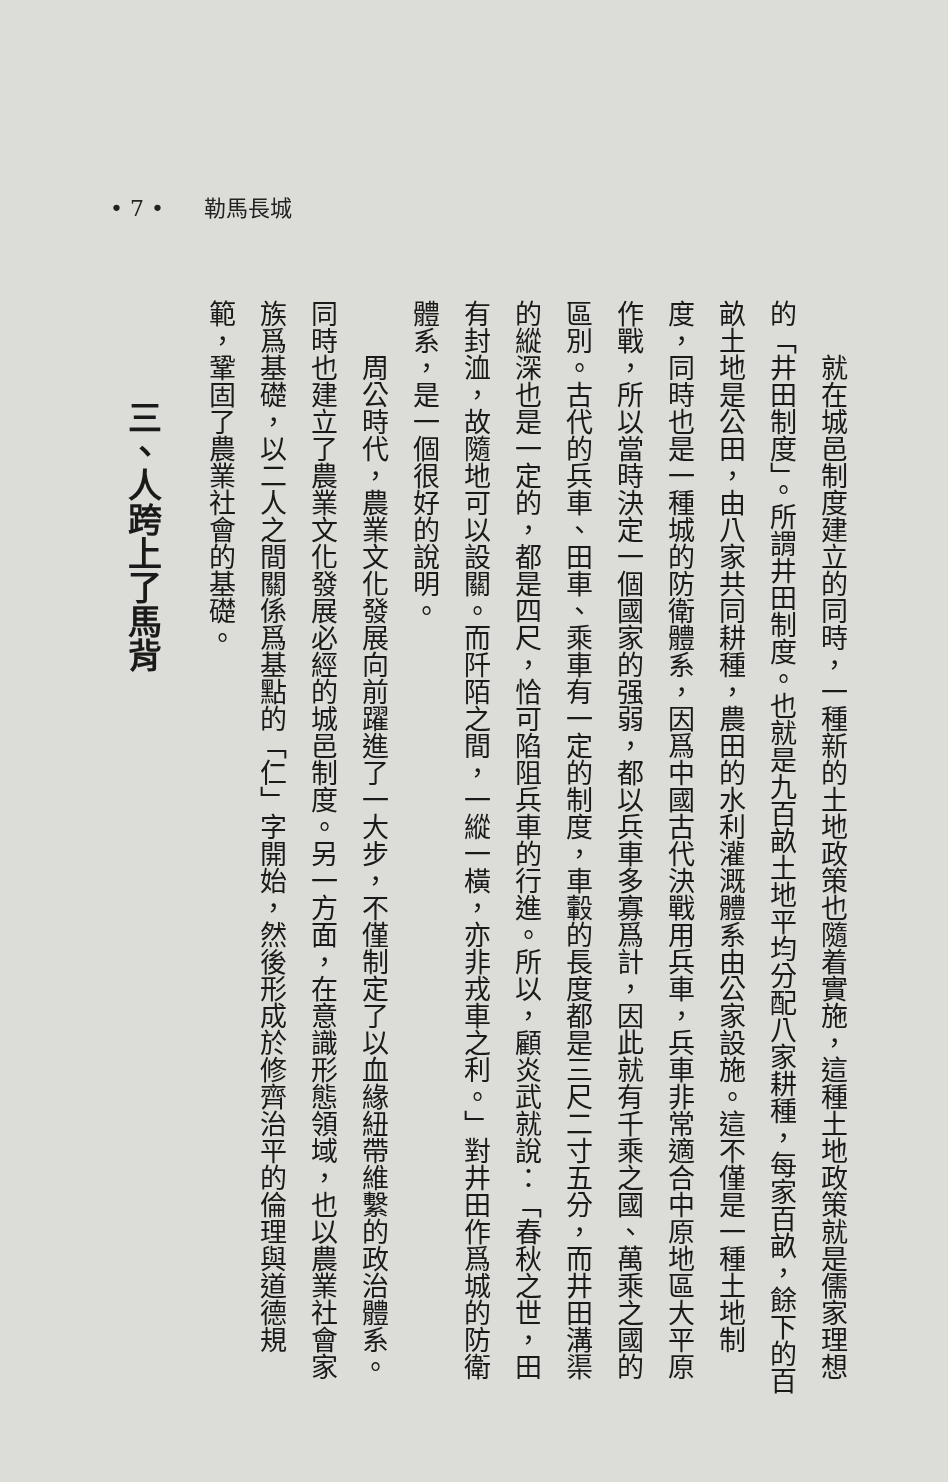• 7 • 勒馬長城
　　就在城邑制度建立的同時，一種新的土地政策也隨着實施，這種土地政策就是儒家理想的「井田制度」。所謂井田制度。也就是九百畝土地平均分配八家耕種，每家百畝，餘下的百畝土地是公田，由八家共同耕種，農田的水利灌溉體系由公家設施。這不僅是一種土地制度，同時也是一種城的防衛體系，因爲中國古代決戰用兵車，兵車非常適合中原地區大平原作戰，所以當時決定一個國家的强弱，都以兵車多寡爲計，因此就有千乘之國、萬乘之國的區別。古代的兵車、田車、乘車有一定的制度，車轂的長度都是三尺二寸五分，而井田溝渠的縱深也是一定的，都是四尺，恰可陷阻兵車的行進。所以，顧炎武就說：「春秋之世，田有封洫，故隨地可以設關。而阡陌之間，一縱一橫，亦非戎車之利。」對井田作爲城的防衛體系，是一個很好的說明。
　　周公時代，農業文化發展向前躍進了一大步，不僅制定了以血緣紐帶維繫的政治體系。同時也建立了農業文化發展必經的城邑制度。另一方面，在意識形態領域，也以農業社會家族爲基礎，以二人之間關係爲基點的「仁」字開始，然後形成於修齊治平的倫理與道德規範，鞏固了農業社會的基礎。
三、人跨上了馬背